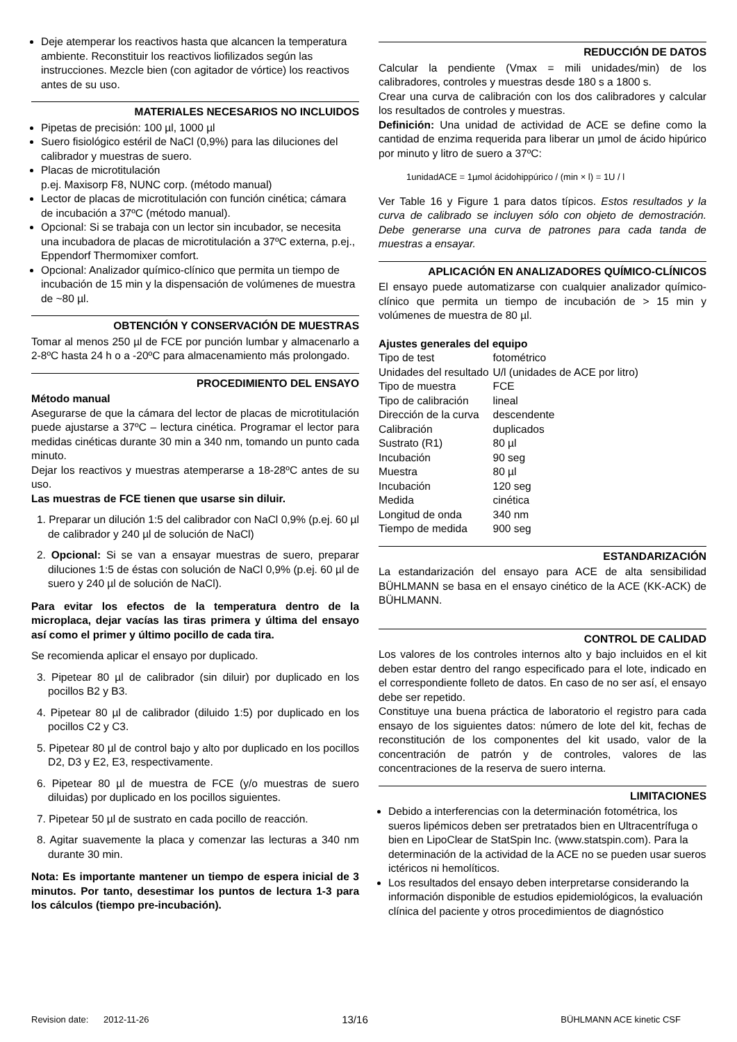Deje atemperar los reactivos hasta que alcancen la temperatura ambiente. Reconstituir los reactivos liofilizados según las instrucciones. Mezcle bien (con agitador de vórtice) los reactivos antes de su uso.
MATERIALES NECESARIOS NO INCLUIDOS
Pipetas de precisión: 100 µl, 1000 µl
Suero fisiológico estéril de NaCl (0,9%) para las diluciones del calibrador y muestras de suero.
Placas de microtitulación
p.ej. Maxisorp F8, NUNC corp. (método manual)
Lector de placas de microtitulación con función cinética; cámara de incubación a 37ºC (método manual).
Opcional: Si se trabaja con un lector sin incubador, se necesita una incubadora de placas de microtitulación a 37ºC externa, p.ej., Eppendorf Thermomixer comfort.
Opcional: Analizador químico-clínico que permita un tiempo de incubación de 15 min y la dispensación de volúmenes de muestra de ~80 µl.
OBTENCIÓN Y CONSERVACIÓN DE MUESTRAS
Tomar al menos 250 µl de FCE por punción lumbar y almacenarlo a 2-8ºC hasta 24 h o a -20ºC para almacenamiento más prolongado.
PROCEDIMIENTO DEL ENSAYO
Método manual
Asegurarse de que la cámara del lector de placas de microtitulación puede ajustarse a 37ºC – lectura cinética. Programar el lector para medidas cinéticas durante 30 min a 340 nm, tomando un punto cada minuto.
Dejar los reactivos y muestras atemperarse a 18-28ºC antes de su uso.
Las muestras de FCE tienen que usarse sin diluir.
1. Preparar un dilución 1:5 del calibrador con NaCl 0,9% (p.ej. 60 µl de calibrador y 240 µl de solución de NaCl)
2. Opcional: Si se van a ensayar muestras de suero, preparar diluciones 1:5 de éstas con solución de NaCl 0,9% (p.ej. 60 µl de suero y 240 µl de solución de NaCl).
Para evitar los efectos de la temperatura dentro de la microplaca, dejar vacías las tiras primera y última del ensayo así como el primer y último pocillo de cada tira.
Se recomienda aplicar el ensayo por duplicado.
3. Pipetear 80 µl de calibrador (sin diluir) por duplicado en los pocillos B2 y B3.
4. Pipetear 80 µl de calibrador (diluido 1:5) por duplicado en los pocillos C2 y C3.
5. Pipetear 80 µl de control bajo y alto por duplicado en los pocillos D2, D3 y E2, E3, respectivamente.
6. Pipetear 80 µl de muestra de FCE (y/o muestras de suero diluidas) por duplicado en los pocillos siguientes.
7. Pipetear 50 µl de sustrato en cada pocillo de reacción.
8. Agitar suavemente la placa y comenzar las lecturas a 340 nm durante 30 min.
Nota: Es importante mantener un tiempo de espera inicial de 3 minutos. Por tanto, desestimar los puntos de lectura 1-3 para los cálculos (tiempo pre-incubación).
REDUCCIÓN DE DATOS
Calcular la pendiente (Vmax = mili unidades/min) de los calibradores, controles y muestras desde 180 s a 1800 s.
Crear una curva de calibración con los dos calibradores y calcular los resultados de controles y muestras.
Definición: Una unidad de actividad de ACE se define como la cantidad de enzima requerida para liberar un µmol de ácido hipúrico por minuto y litro de suero a 37ºC:
1unidadACE = 1µmol ácidohippúrico / (min × l) = 1U / l
Ver Table 16 y Figure 1 para datos típicos. Estos resultados y la curva de calibrado se incluyen sólo con objeto de demostración. Debe generarse una curva de patrones para cada tanda de muestras a ensayar.
APLICACIÓN EN ANALIZADORES QUÍMICO-CLÍNICOS
El ensayo puede automatizarse con cualquier analizador químico-clínico que permita un tiempo de incubación de > 15 min y volúmenes de muestra de 80 µl.
Ajustes generales del equipo
| Tipo de test | fotométrico |
| Unidades del resultado | U/l (unidades de ACE por litro) |
| Tipo de muestra | FCE |
| Tipo de calibración | lineal |
| Dirección de la curva | descendente |
| Calibración | duplicados |
| Sustrato (R1) | 80 µl |
| Incubación | 90 seg |
| Muestra | 80 µl |
| Incubación | 120 seg |
| Medida | cinética |
| Longitud de onda | 340 nm |
| Tiempo de medida | 900 seg |
ESTANDARIZACIÓN
La estandarización del ensayo para ACE de alta sensibilidad BÜHLMANN se basa en el ensayo cinético de la ACE (KK-ACK) de BÜHLMANN.
CONTROL DE CALIDAD
Los valores de los controles internos alto y bajo incluidos en el kit deben estar dentro del rango especificado para el lote, indicado en el correspondiente folleto de datos. En caso de no ser así, el ensayo debe ser repetido.
Constituye una buena práctica de laboratorio el registro para cada ensayo de los siguientes datos: número de lote del kit, fechas de reconstitución de los componentes del kit usado, valor de la concentración de patrón y de controles, valores de las concentraciones de la reserva de suero interna.
LIMITACIONES
Debido a interferencias con la determinación fotométrica, los sueros lipémicos deben ser pretratados bien en Ultracentrífuga o bien en LipoClear de StatSpin Inc. (www.statspin.com). Para la determinación de la actividad de la ACE no se pueden usar sueros ictéricos ni hemolíticos.
Los resultados del ensayo deben interpretarse considerando la información disponible de estudios epidemiológicos, la evaluación clínica del paciente y otros procedimientos de diagnóstico
Revision date: 2012-11-26 13/16 BÜHLMANN ACE kinetic CSF